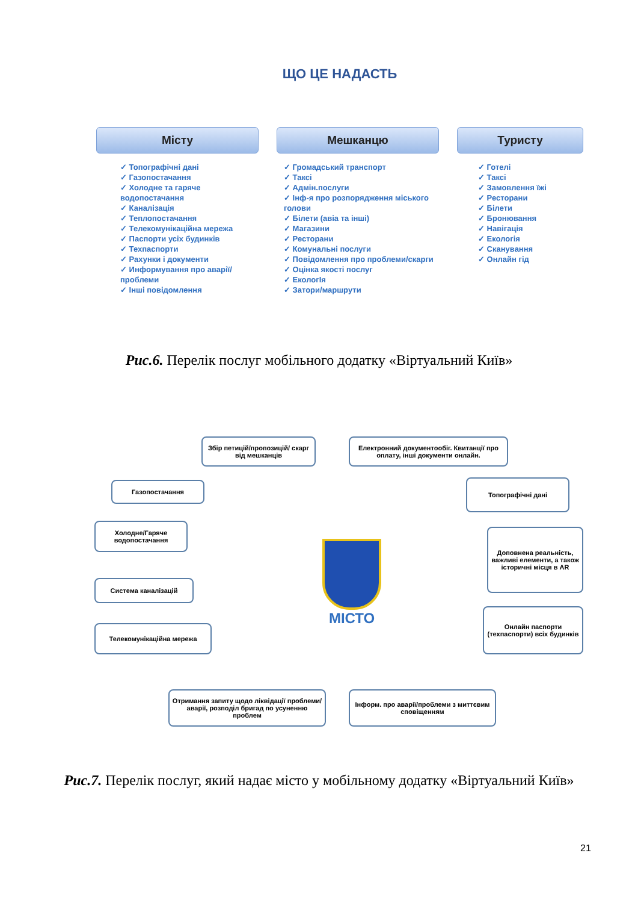ЩО ЦЕ НАДАСТЬ
Місту
✓ Топографічні дані
✓ Газопостачання
✓ Холодне та гаряче водопостачання
✓ Каналізація
✓ Теплопостачання
✓ Телекомунікаційна мережа
✓ Паспорти усіх будинків
✓ Техпаспорти
✓ Рахунки і документи
✓ Информування про аварії/проблеми
✓ Інші повідомлення
Мешканцю
✓ Громадський транспорт
✓ Таксі
✓ Адмін.послуги
✓ Інф-я про розпорядження міського голови
✓ Білети (авіа та інші)
✓ Магазини
✓ Ресторани
✓ Комунальні послуги
✓ Повідомлення про проблеми/скарги
✓ Оцінка якості послуг
✓ ЕкологІя
✓ Затори/маршрути
Туристу
✓ Готелі
✓ Таксі
✓ Замовлення їжі
✓ Ресторани
✓ Білети
✓ Бронювання
✓ Навігація
✓ Екологія
✓ Сканування
✓ Онлайн гід
Рис.6. Перелік послуг мобільного додатку «Віртуальний Київ»
Збір петицій/пропозицій/ скарг від мешканців
Електронний документообіг. Квитанції про оплату, інші документи онлайн.
Газопостачання Топографічні дані
Холодне/Гаряче водопостачання
Доповнена реальність, важливі елементи, а також історичні місця в AR
Система каналізацій
Онлайн паспорти (техпаспорти) всіх будинків
Телекомунікаційна мережа
Отримання запиту щодо ліквідації проблеми/аварії, розподіл бригад по усуненню проблем
Інформ. про аварії/проблеми з миттєвим сповіщенням
МІСТО
Рис.7. Перелік послуг, який надає місто у мобільному додатку «Віртуальний Київ»
21